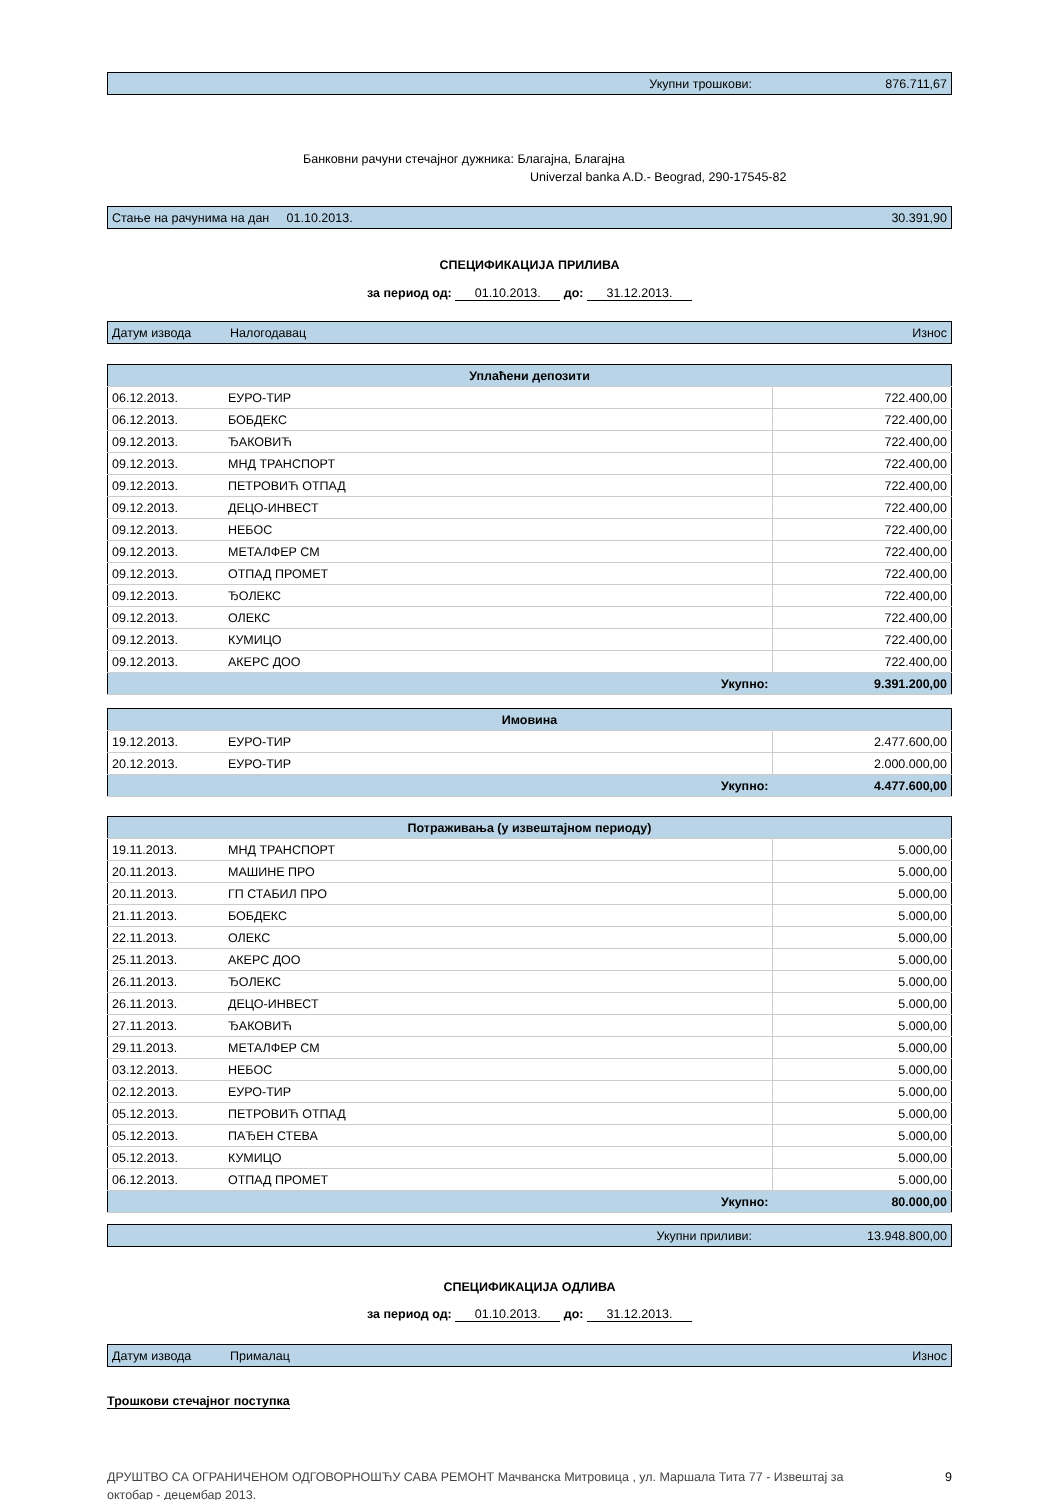| Укупни трошкови: | 876.711,67 |
Банковни рачуни стечајног дужника: Благајна, Благајна
Univerzal banka A.D.- Beograd, 290-17545-82
| Стање на рачунима на дан 01.10.2013. | 30.391,90 |
СПЕЦИФИКАЦИЈА ПРИЛИВА
за период од: 01.10.2013. до: 31.12.2013.
| Датум извода | Налогодавац | Износ |
| Уплаћени депозити | | |
| 06.12.2013. | ЕУРО-ТИР | 722.400,00 |
| 06.12.2013. | БОБДЕКС | 722.400,00 |
| 09.12.2013. | ЂАКОВИЋ | 722.400,00 |
| 09.12.2013. | МНД ТРАНСПОРТ | 722.400,00 |
| 09.12.2013. | ПЕТРОВИЋ ОТПАД | 722.400,00 |
| 09.12.2013. | ДЕЦО-ИНВЕСТ | 722.400,00 |
| 09.12.2013. | НЕБОС | 722.400,00 |
| 09.12.2013. | МЕТАЛФЕР СМ | 722.400,00 |
| 09.12.2013. | ОТПАД ПРОМЕТ | 722.400,00 |
| 09.12.2013. | ЂОЛЕКС | 722.400,00 |
| 09.12.2013. | ОЛЕКС | 722.400,00 |
| 09.12.2013. | КУМИЦО | 722.400,00 |
| 09.12.2013. | АКЕРС ДОО | 722.400,00 |
| Укупно: | | 9.391.200,00 |
| Имовина | | |
| 19.12.2013. | ЕУРО-ТИР | 2.477.600,00 |
| 20.12.2013. | ЕУРО-ТИР | 2.000.000,00 |
| Укупно: | | 4.477.600,00 |
| Потраживања (у извештајном периоду) | | |
| 19.11.2013. | МНД ТРАНСПОРТ | 5.000,00 |
| 20.11.2013. | МАШИНЕ ПРО | 5.000,00 |
| 20.11.2013. | ГП СТАБИЛ ПРО | 5.000,00 |
| 21.11.2013. | БОБДЕКС | 5.000,00 |
| 22.11.2013. | ОЛЕКС | 5.000,00 |
| 25.11.2013. | АКЕРС ДОО | 5.000,00 |
| 26.11.2013. | ЂОЛЕКС | 5.000,00 |
| 26.11.2013. | ДЕЦО-ИНВЕСТ | 5.000,00 |
| 27.11.2013. | ЂАКОВИЋ | 5.000,00 |
| 29.11.2013. | МЕТАЛФЕР СМ | 5.000,00 |
| 03.12.2013. | НЕБОС | 5.000,00 |
| 02.12.2013. | ЕУРО-ТИР | 5.000,00 |
| 05.12.2013. | ПЕТРОВИЋ ОТПАД | 5.000,00 |
| 05.12.2013. | ПАЂЕН СТЕВА | 5.000,00 |
| 05.12.2013. | КУМИЦО | 5.000,00 |
| 06.12.2013. | ОТПАД ПРОМЕТ | 5.000,00 |
| Укупно: | | 80.000,00 |
| Укупни приливи: | 13.948.800,00 |
СПЕЦИФИКАЦИЈА ОДЛИВА
за период од: 01.10.2013. до: 31.12.2013.
| Датум извода | Прималац | Износ |
Трошкови стечајног поступка
ДРУШТВО СА ОГРАНИЧЕНОМ ОДГОВОРНОШЋУ САВА РЕМОНТ Мачванска Митровица , ул. Маршала Тита 77 - Извештај за октобар - децембар 2013. 9